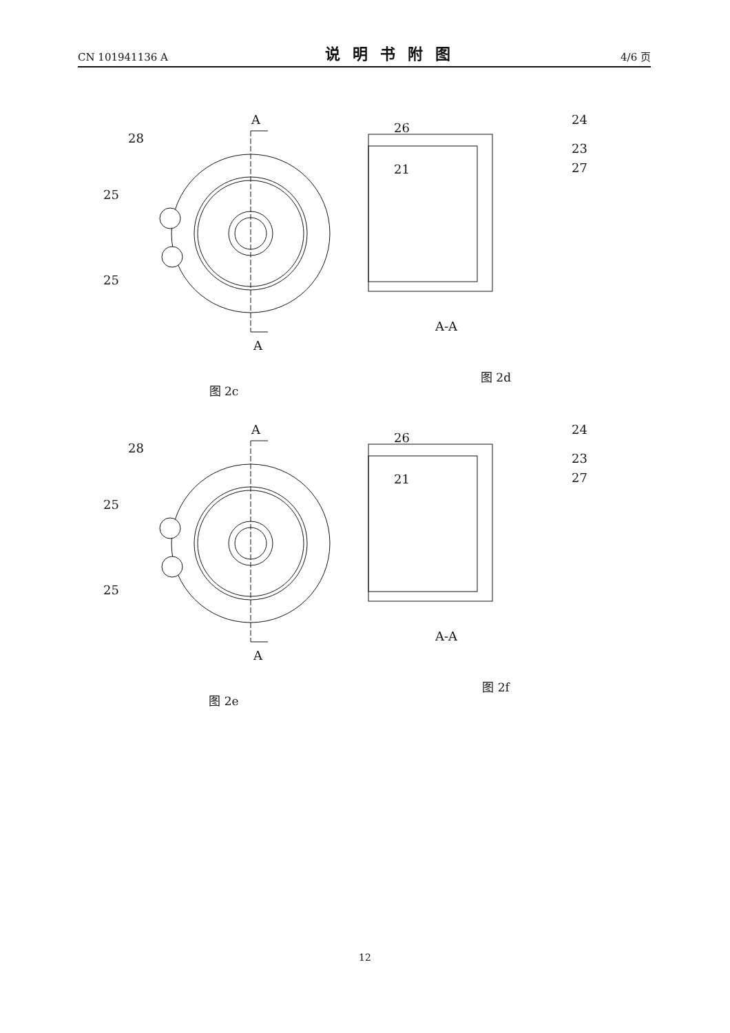CN 101941136 A 说明书附图 4/6 页
A
A
28
25
25
图 2c
26
21
24
23
27
A-A
图 2d
A
A
28
25
25
图 2e
26
21
24
23
27
A-A
图 2f
12